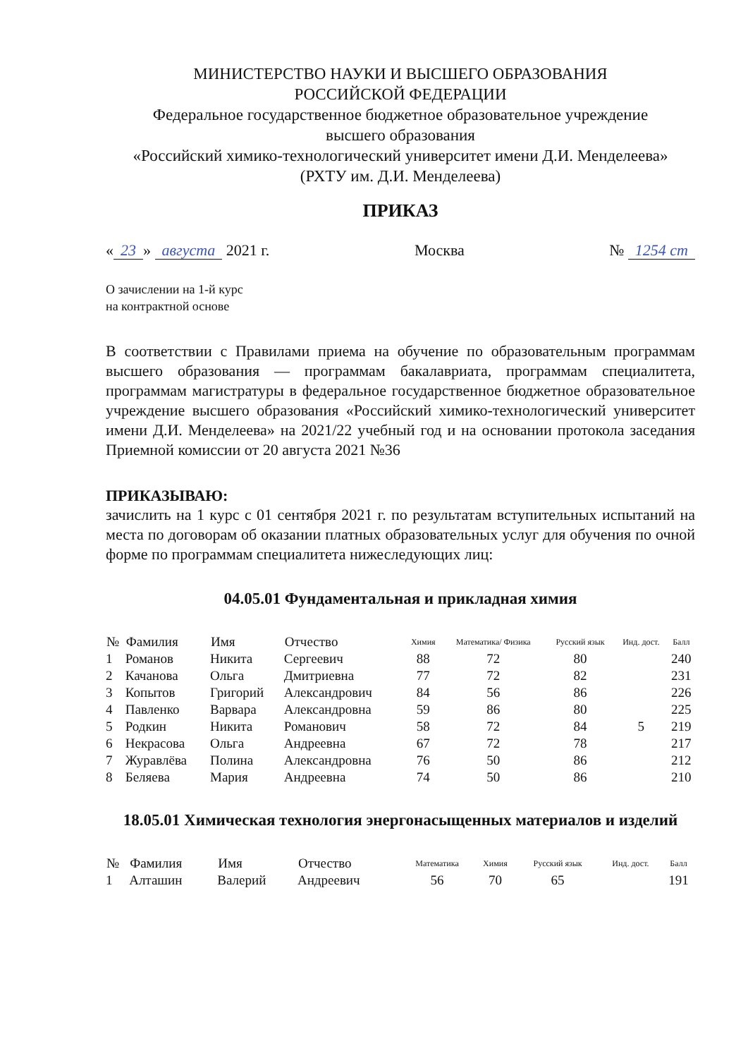МИНИСТЕРСТВО НАУКИ И ВЫСШЕГО ОБРАЗОВАНИЯ
РОССИЙСКОЙ ФЕДЕРАЦИИ
Федеральное государственное бюджетное образовательное учреждение
высшего образования
«Российский химико-технологический университет имени Д.И. Менделеева»
(РХТУ им. Д.И. Менделеева)
ПРИКАЗ
« 23 » августа 2021 г. Москва № 1254 ст
О зачислении на 1-й курс
на контрактной основе
В соответствии с Правилами приема на обучение по образовательным программам высшего образования — программам бакалавриата, программам специалитета, программам магистратуры в федеральное государственное бюджетное образовательное учреждение высшего образования «Российский химико-технологический университет имени Д.И. Менделеева» на 2021/22 учебный год и на основании протокола заседания Приемной комиссии от 20 августа 2021 №36
ПРИКАЗЫВАЮ:
зачислить на 1 курс с 01 сентября 2021 г. по результатам вступительных испытаний на места по договорам об оказании платных образовательных услуг для обучения по очной форме по программам специалитета нижеследующих лиц:
04.05.01 Фундаментальная и прикладная химия
| № | Фамилия | Имя | Отчество | Химия | Математика/ Физика | Русский язык | Инд. дост. | Балл |
| --- | --- | --- | --- | --- | --- | --- | --- | --- |
| 1 | Романов | Никита | Сергеевич | 88 | 72 | 80 | | 240 |
| 2 | Качанова | Ольга | Дмитриевна | 77 | 72 | 82 | | 231 |
| 3 | Копытов | Григорий | Александрович | 84 | 56 | 86 | | 226 |
| 4 | Павленко | Варвара | Александровна | 59 | 86 | 80 | | 225 |
| 5 | Родкин | Никита | Романович | 58 | 72 | 84 | 5 | 219 |
| 6 | Некрасова | Ольга | Андреевна | 67 | 72 | 78 | | 217 |
| 7 | Журавлёва | Полина | Александровна | 76 | 50 | 86 | | 212 |
| 8 | Беляева | Мария | Андреевна | 74 | 50 | 86 | | 210 |
18.05.01 Химическая технология энергонасыщенных материалов и изделий
| № | Фамилия | Имя | Отчество | Математика | Химия | Русский язык | Инд. дост. | Балл |
| --- | --- | --- | --- | --- | --- | --- | --- | --- |
| 1 | Алташин | Валерий | Андреевич | 56 | 70 | 65 | | 191 |